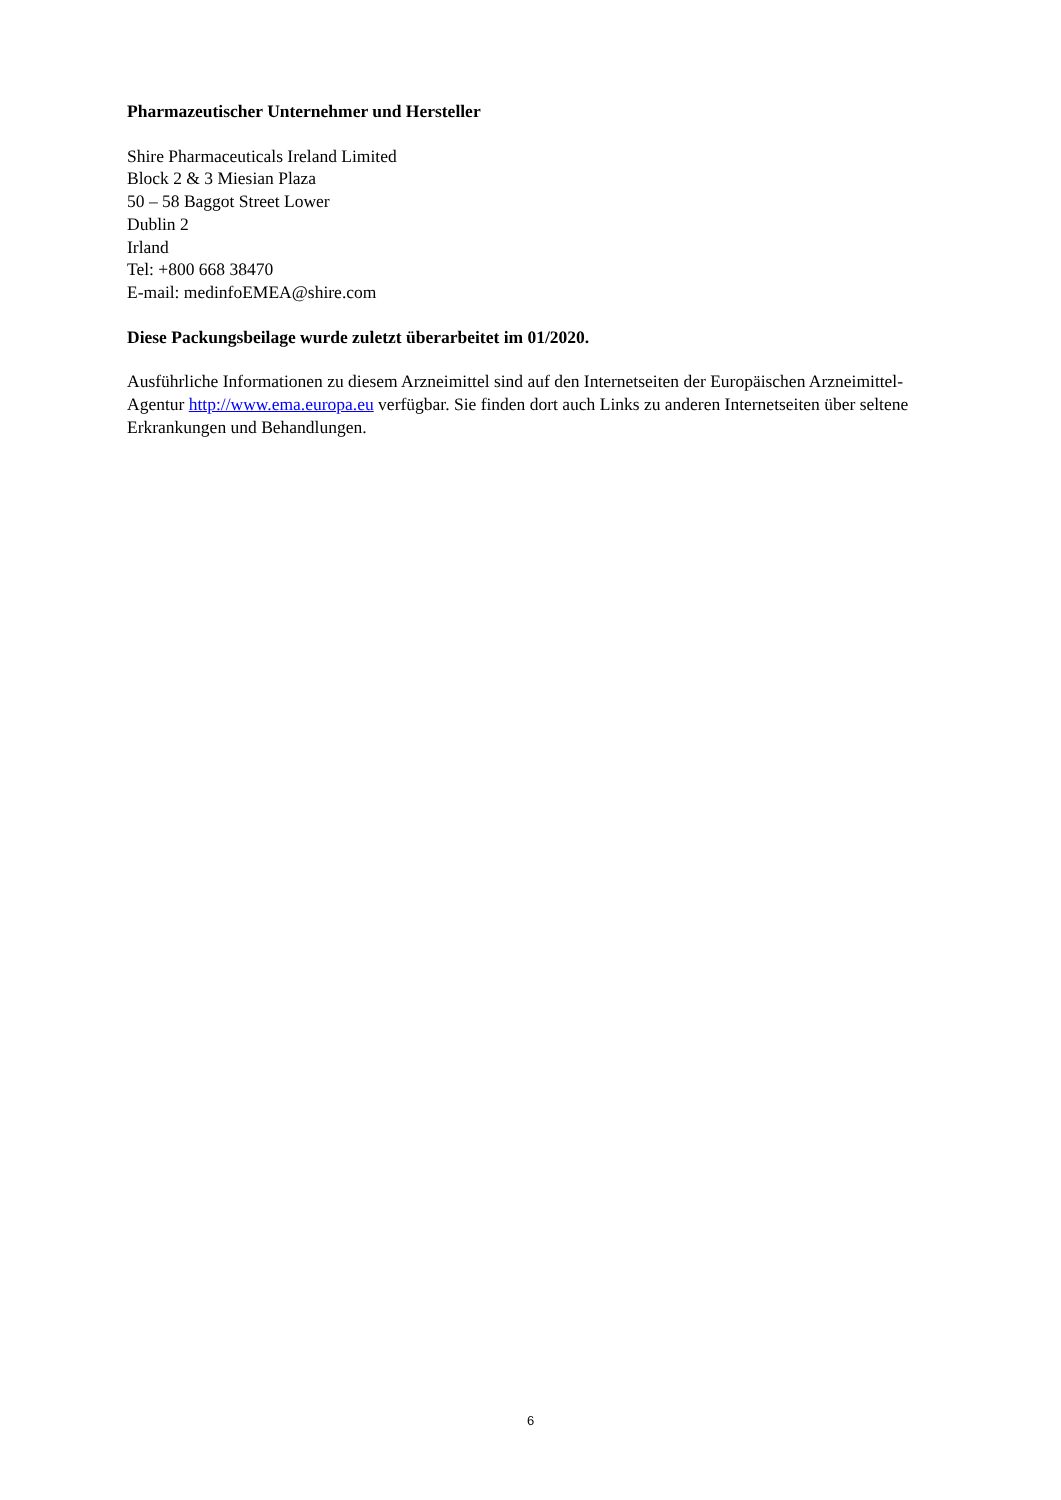Pharmazeutischer Unternehmer und Hersteller
Shire Pharmaceuticals Ireland Limited
Block 2 & 3 Miesian Plaza
50 – 58 Baggot Street Lower
Dublin 2
Irland
Tel: +800 668 38470
E-mail: medinfoEMEA@shire.com
Diese Packungsbeilage wurde zuletzt überarbeitet im 01/2020.
Ausführliche Informationen zu diesem Arzneimittel sind auf den Internetseiten der Europäischen Arzneimittel-Agentur http://www.ema.europa.eu verfügbar. Sie finden dort auch Links zu anderen Internetseiten über seltene Erkrankungen und Behandlungen.
6